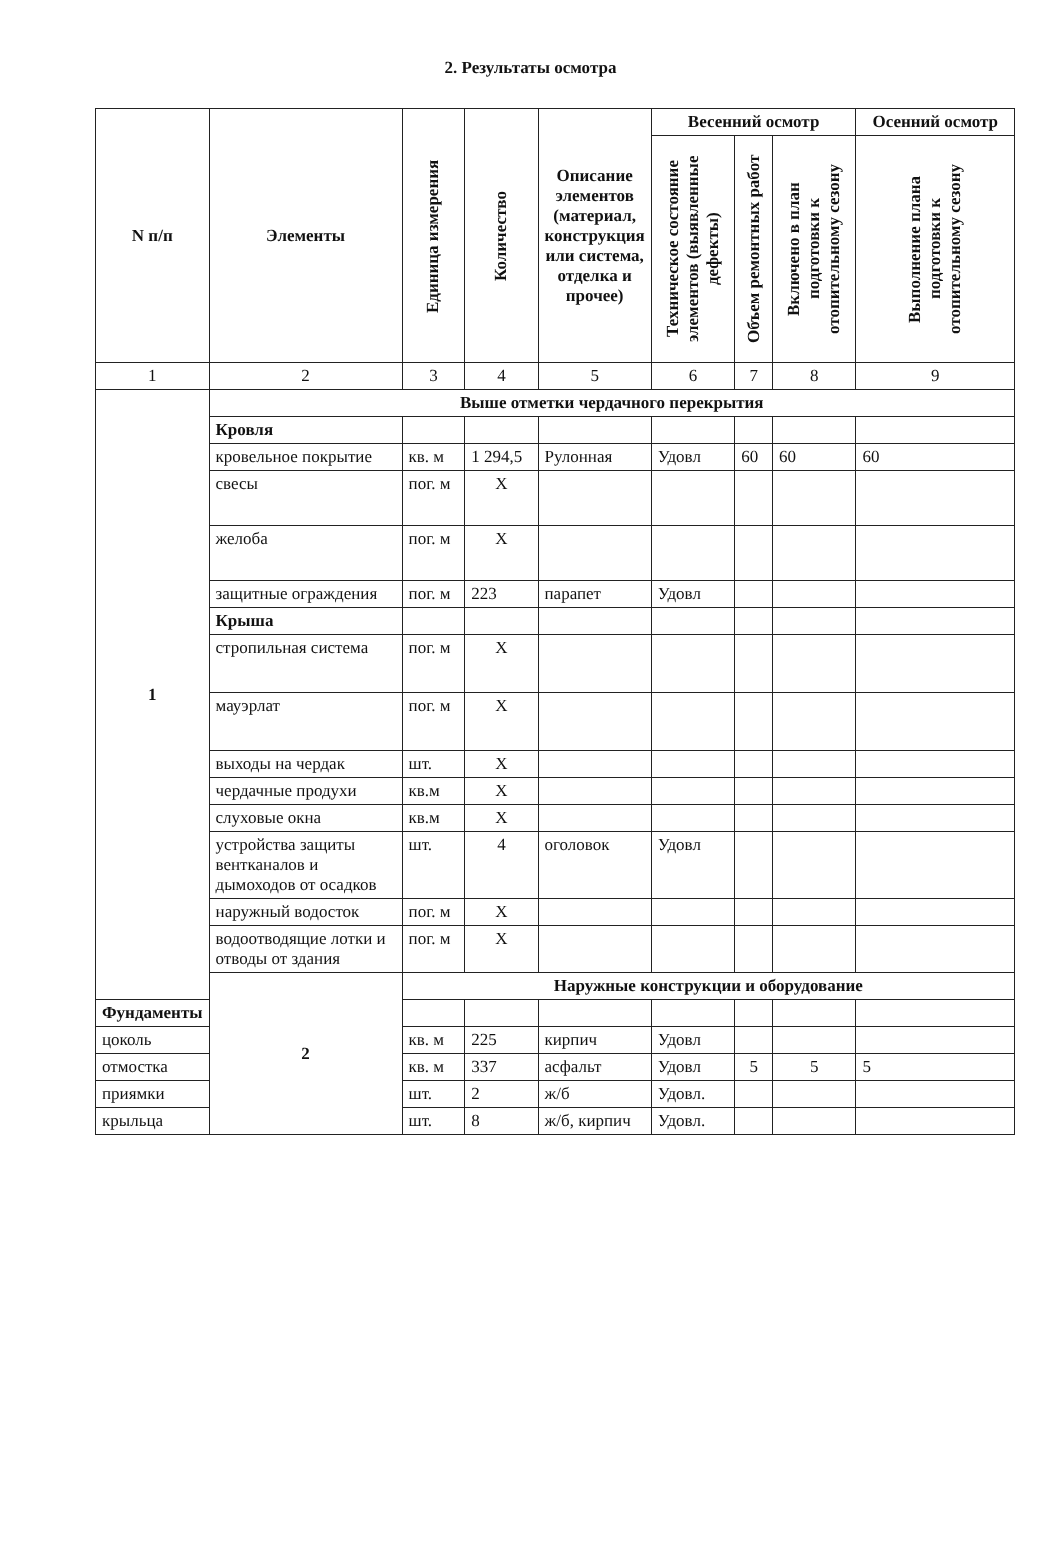2. Результаты осмотра
| N п/п | Элементы | Единица измерения | Количество | Описание элементов (материал, конструкция или система, отделка и прочее) | Весенний осмотр | | | Осенний осмотр |
| --- | --- | --- | --- | --- | --- | --- | --- | --- |
| | | | | | Техническое состояние элементов (выявленные дефекты) | Объем ремонтных работ | Включено в план подготовки к отопительному сезону | Выполнение плана подготовки к отопительному сезону |
| 1 | 2 | 3 | 4 | 5 | 6 | 7 | 8 | 9 |
| 1 | Выше отметки чердачного перекрытия | | | | | | | |
| | Кровля | | | | | | | |
| | кровельное покрытие | кв. м | 1 294,5 | Рулонная | Удовл | 60 | 60 | 60 |
| | свесы | пог. м | Х | | | | | |
| | желоба | пог. м | Х | | | | | |
| | защитные ограждения | пог. м | 223 | парапет | Удовл | | | |
| | Крыша | | | | | | | |
| | стропильная система | пог. м | Х | | | | | |
| | мауэрлат | пог. м | Х | | | | | |
| | выходы на чердак | шт. | Х | | | | | |
| | чердачные продухи | кв.м | Х | | | | | |
| | слуховые окна | кв.м | Х | | | | | |
| | устройства защиты вентканалов и дымоходов от осадков | шт. | 4 | оголовок | Удовл | | | |
| | наружный водосток | пог. м | Х | | | | | |
| | водоотводящие лотки и отводы от здания | пог. м | Х | | | | | |
| | 2 | Наружные конструкции и оборудование | | | | | | |
| Фундаменты | | | | | | | | |
| цоколь | | кв. м | 225 | кирпич | Удовл | | | |
| отмостка | | кв. м | 337 | асфальт | Удовл | 5 | 5 | 5 |
| приямки | | шт. | 2 | ж/б | Удовл. | | | |
| крыльца | | шт. | 8 | ж/б, кирпич | Удовл. | | | |